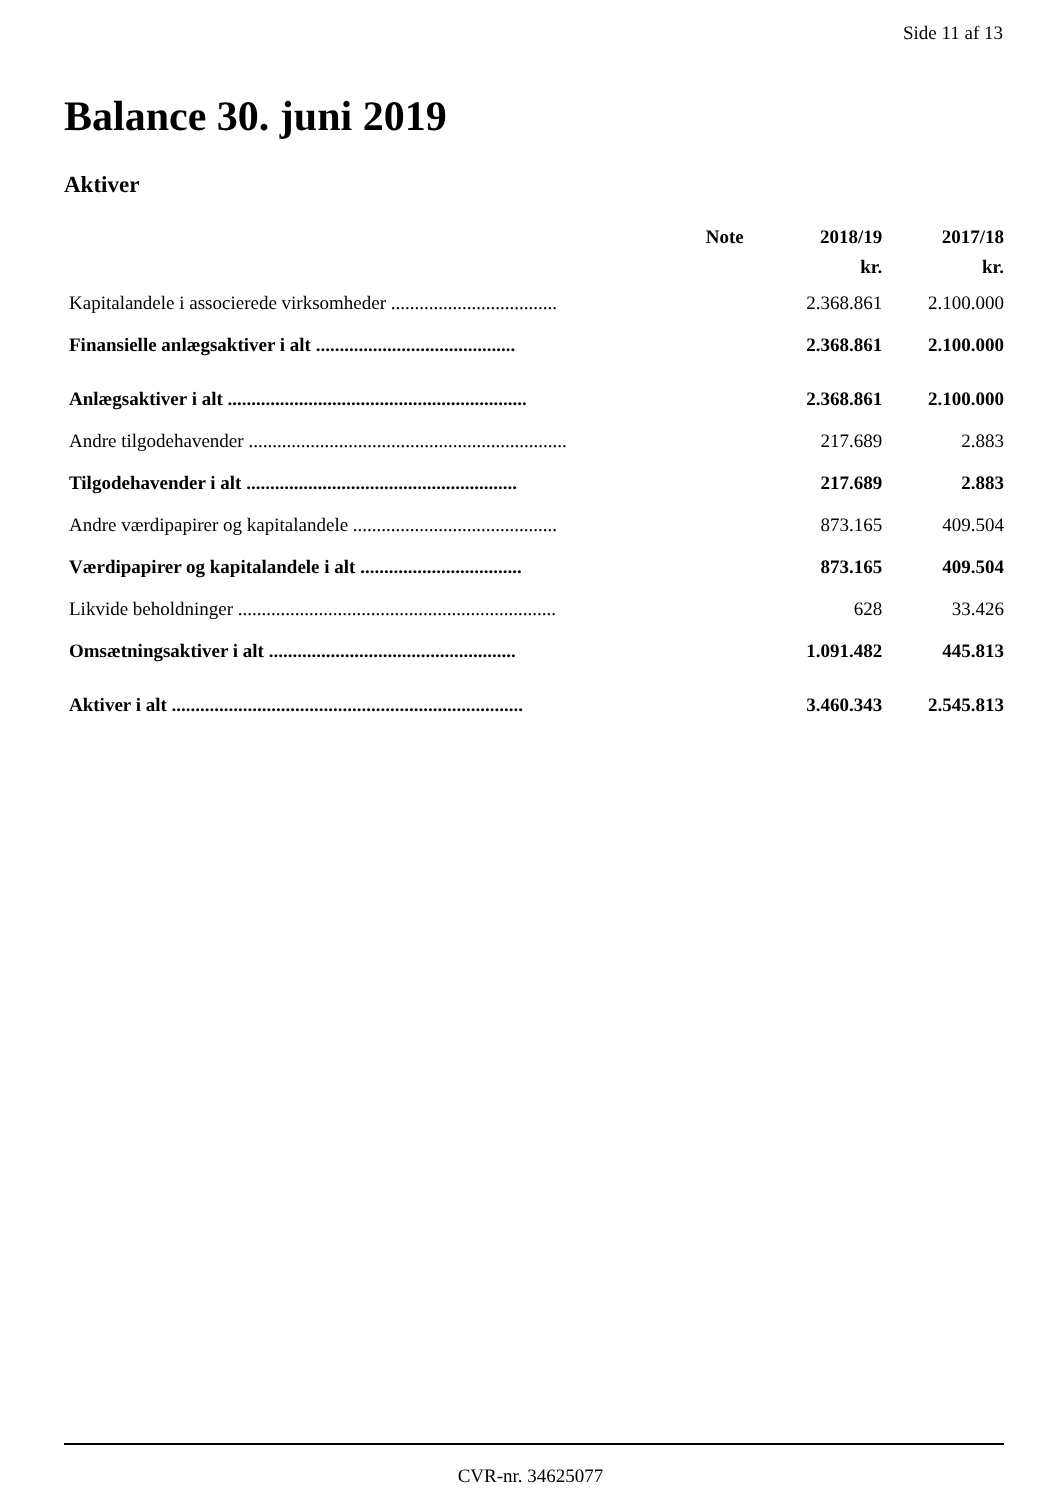Side 11 af 13
Balance 30. juni 2019
Aktiver
| | Note | 2018/19 | 2017/18 |
| --- | --- | --- | --- |
| | | kr. | kr. |
| Kapitalandele i associerede virksomheder ................................... | | 2.368.861 | 2.100.000 |
| Finansielle anlægsaktiver i alt .......................................... | | 2.368.861 | 2.100.000 |
| Anlægsaktiver i alt ............................................................... | | 2.368.861 | 2.100.000 |
| Andre tilgodehavender ................................................................... | | 217.689 | 2.883 |
| Tilgodehavender i alt ......................................................... | | 217.689 | 2.883 |
| Andre værdipapirer og kapitalandele ........................................... | | 873.165 | 409.504 |
| Værdipapirer og kapitalandele i alt .................................. | | 873.165 | 409.504 |
| Likvide beholdninger ................................................................... | | 628 | 33.426 |
| Omsætningsaktiver i alt .................................................... | | 1.091.482 | 445.813 |
| Aktiver i alt .......................................................................... | | 3.460.343 | 2.545.813 |
CVR-nr. 34625077